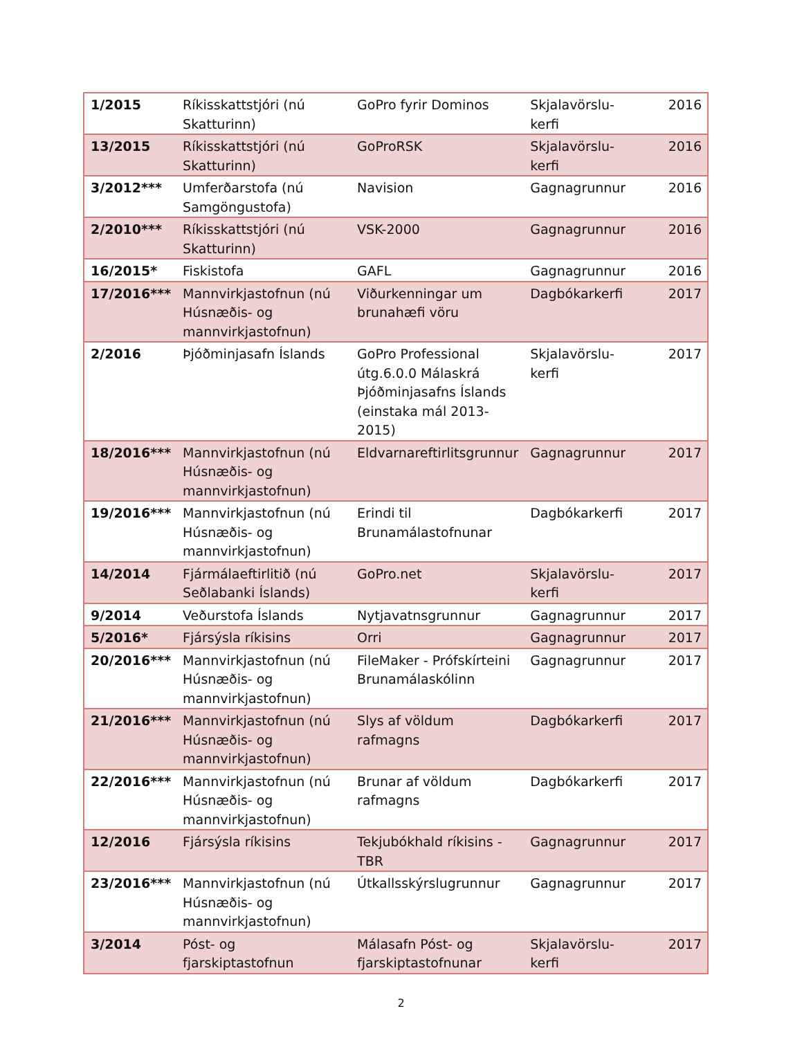| 1/2015 | Ríkisskattstjóri (nú Skatturinn) | GoPro fyrir Dominos | Skjalavörslu-kerfi | 2016 |
| 13/2015 | Ríkisskattstjóri (nú Skatturinn) | GoProRSK | Skjalavörslu-kerfi | 2016 |
| 3/2012*** | Umferðarstofa (nú Samgöngustofa) | Navision | Gagnagrunnur | 2016 |
| 2/2010*** | Ríkisskattstjóri (nú Skatturinn) | VSK-2000 | Gagnagrunnur | 2016 |
| 16/2015* | Fiskistofa | GAFL | Gagnagrunnur | 2016 |
| 17/2016*** | Mannvirkjastofnun (nú Húsnæðis- og mannvirkjastofnun) | Viðurkenningar um brunahæfi vöru | Dagbókarkerfi | 2017 |
| 2/2016 | Þjóðminjasafn Íslands | GoPro Professional útg.6.0.0 Málaskrá Þjóðminjasafns Íslands (einstaka mál 2013-2015) | Skjalavörslu-kerfi | 2017 |
| 18/2016*** | Mannvirkjastofnun (nú Húsnæðis- og mannvirkjastofnun) | Eldvarnareftirlitsgrunnur | Gagnagrunnur | 2017 |
| 19/2016*** | Mannvirkjastofnun (nú Húsnæðis- og mannvirkjastofnun) | Erindi til Brunamálastofnunar | Dagbókarkerfi | 2017 |
| 14/2014 | Fjármálaeftirlitið (nú Seðlabanki Íslands) | GoPro.net | Skjalavörslu-kerfi | 2017 |
| 9/2014 | Veðurstofa Íslands | Nytjavatnsgrunnur | Gagnagrunnur | 2017 |
| 5/2016* | Fjársýsla ríkisins | Orri | Gagnagrunnur | 2017 |
| 20/2016*** | Mannvirkjastofnun (nú Húsnæðis- og mannvirkjastofnun) | FileMaker - Prófskírteini Brunamálaskólinn | Gagnagrunnur | 2017 |
| 21/2016*** | Mannvirkjastofnun (nú Húsnæðis- og mannvirkjastofnun) | Slys af völdum rafmagns | Dagbókarkerfi | 2017 |
| 22/2016*** | Mannvirkjastofnun (nú Húsnæðis- og mannvirkjastofnun) | Brunar af völdum rafmagns | Dagbókarkerfi | 2017 |
| 12/2016 | Fjársýsla ríkisins | Tekjubókhald ríkisins - TBR | Gagnagrunnur | 2017 |
| 23/2016*** | Mannvirkjastofnun (nú Húsnæðis- og mannvirkjastofnun) | Útkallsskýrslugrunnur | Gagnagrunnur | 2017 |
| 3/2014 | Póst- og fjarskiptastofnun | Málasafn Póst- og fjarskiptastofnunar | Skjalavörslu-kerfi | 2017 |
2